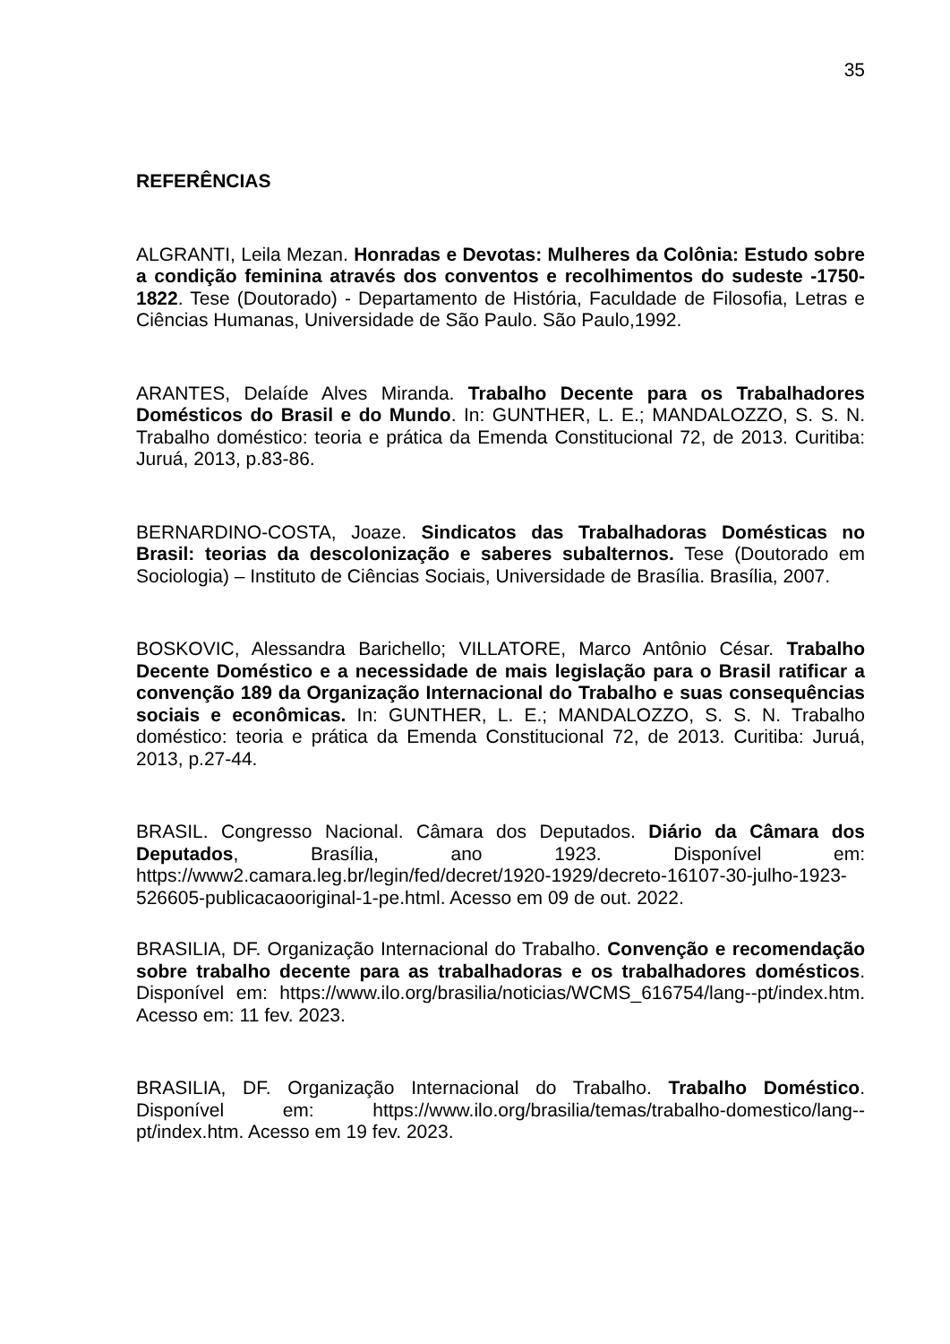35
REFERÊNCIAS
ALGRANTI, Leila Mezan. Honradas e Devotas: Mulheres da Colônia: Estudo sobre a condição feminina através dos conventos e recolhimentos do sudeste -1750-1822. Tese (Doutorado) - Departamento de História, Faculdade de Filosofia, Letras e Ciências Humanas, Universidade de São Paulo. São Paulo,1992.
ARANTES, Delaíde Alves Miranda. Trabalho Decente para os Trabalhadores Domésticos do Brasil e do Mundo. In: GUNTHER, L. E.; MANDALOZZO, S. S. N. Trabalho doméstico: teoria e prática da Emenda Constitucional 72, de 2013. Curitiba: Juruá, 2013, p.83-86.
BERNARDINO-COSTA, Joaze. Sindicatos das Trabalhadoras Domésticas no Brasil: teorias da descolonização e saberes subalternos. Tese (Doutorado em Sociologia) – Instituto de Ciências Sociais, Universidade de Brasília. Brasília, 2007.
BOSKOVIC, Alessandra Barichello; VILLATORE, Marco Antônio César. Trabalho Decente Doméstico e a necessidade de mais legislação para o Brasil ratificar a convenção 189 da Organização Internacional do Trabalho e suas consequências sociais e econômicas. In: GUNTHER, L. E.; MANDALOZZO, S. S. N. Trabalho doméstico: teoria e prática da Emenda Constitucional 72, de 2013. Curitiba: Juruá, 2013, p.27-44.
BRASIL. Congresso Nacional. Câmara dos Deputados. Diário da Câmara dos Deputados, Brasília, ano 1923. Disponível em: https://www2.camara.leg.br/legin/fed/decret/1920-1929/decreto-16107-30-julho-1923-526605-publicacaooriginal-1-pe.html. Acesso em 09 de out. 2022.
BRASILIA, DF. Organização Internacional do Trabalho. Convenção e recomendação sobre trabalho decente para as trabalhadoras e os trabalhadores domésticos. Disponível em: https://www.ilo.org/brasilia/noticias/WCMS_616754/lang--pt/index.htm. Acesso em: 11 fev. 2023.
BRASILIA, DF. Organização Internacional do Trabalho. Trabalho Doméstico. Disponível em: https://www.ilo.org/brasilia/temas/trabalho-domestico/lang--pt/index.htm. Acesso em 19 fev. 2023.